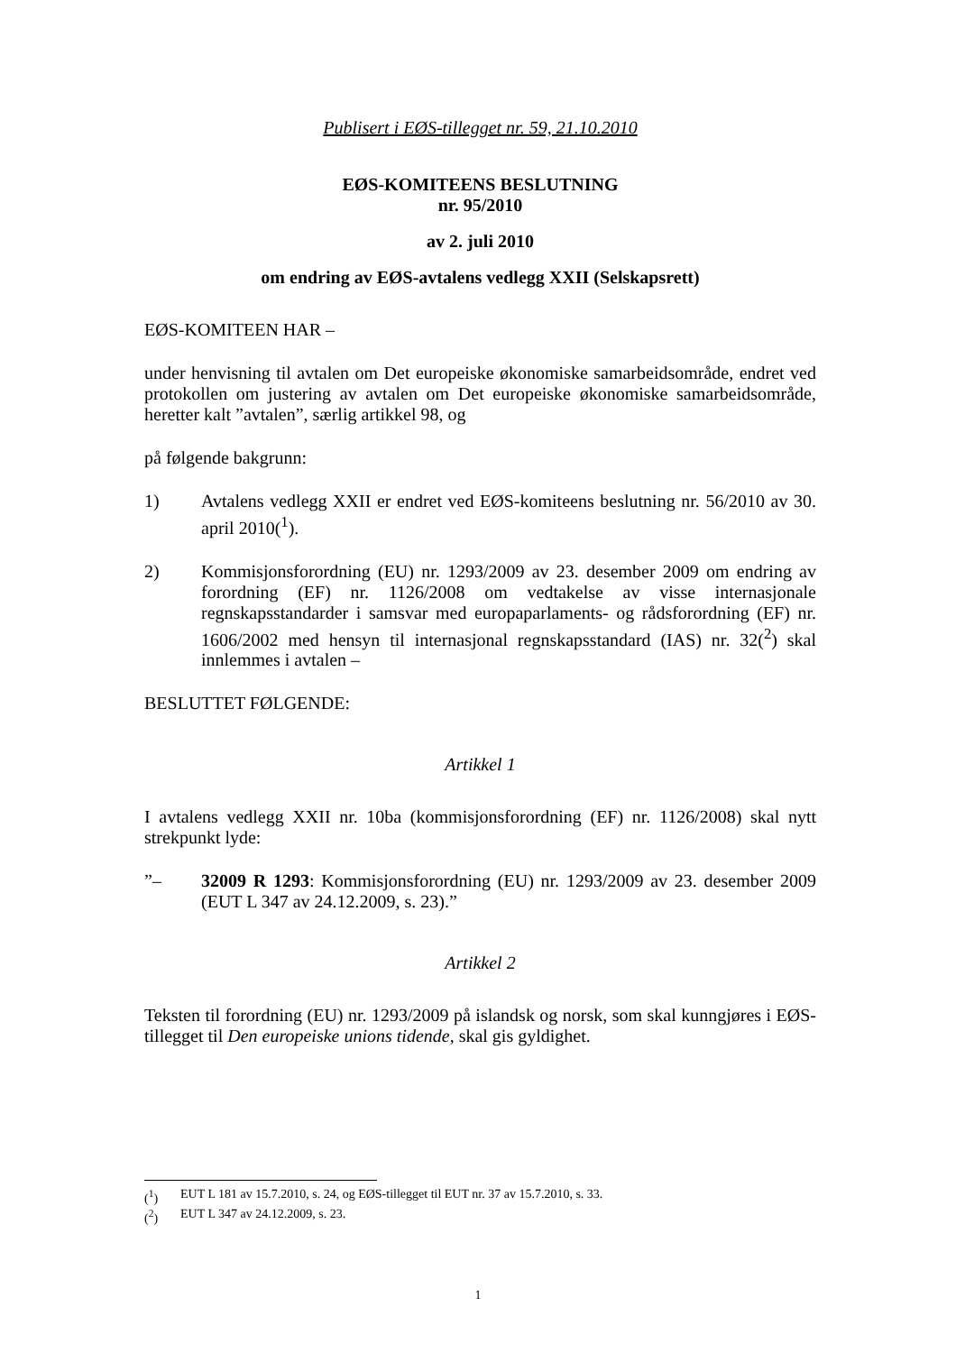Publisert i EØS-tillegget nr. 59, 21.10.2010
EØS-KOMITEENS BESLUTNING
nr. 95/2010
av 2. juli 2010
om endring av EØS-avtalens vedlegg XXII (Selskapsrett)
EØS-KOMITEEN HAR –
under henvisning til avtalen om Det europeiske økonomiske samarbeidsområde, endret ved protokollen om justering av avtalen om Det europeiske økonomiske samarbeidsområde, heretter kalt ”avtalen”, særlig artikkel 98, og
på følgende bakgrunn:
1) Avtalens vedlegg XXII er endret ved EØS-komiteens beslutning nr. 56/2010 av 30. april 2010(<sup>1</sup>).
2) Kommisjonsforordning (EU) nr. 1293/2009 av 23. desember 2009 om endring av forordning (EF) nr. 1126/2008 om vedtakelse av visse internasjonale regnskapsstandarder i samsvar med europaparlaments- og rådsforordning (EF) nr. 1606/2002 med hensyn til internasjonal regnskapsstandard (IAS) nr. 32(<sup>2</sup>) skal innlemmes i avtalen –
BESLUTTET FØLGENDE:
Artikkel 1
I avtalens vedlegg XXII nr. 10ba (kommisjonsforordning (EF) nr. 1126/2008) skal nytt strekpunkt lyde:
”– 32009 R 1293: Kommisjonsforordning (EU) nr. 1293/2009 av 23. desember 2009 (EUT L 347 av 24.12.2009, s. 23).”
Artikkel 2
Teksten til forordning (EU) nr. 1293/2009 på islandsk og norsk, som skal kunngjøres i EØS-tillegget til Den europeiske unions tidende, skal gis gyldighet.
(<sup>1</sup>) EUT L 181 av 15.7.2010, s. 24, og EØS-tillegget til EUT nr. 37 av 15.7.2010, s. 33.
(<sup>2</sup>) EUT L 347 av 24.12.2009, s. 23.
1